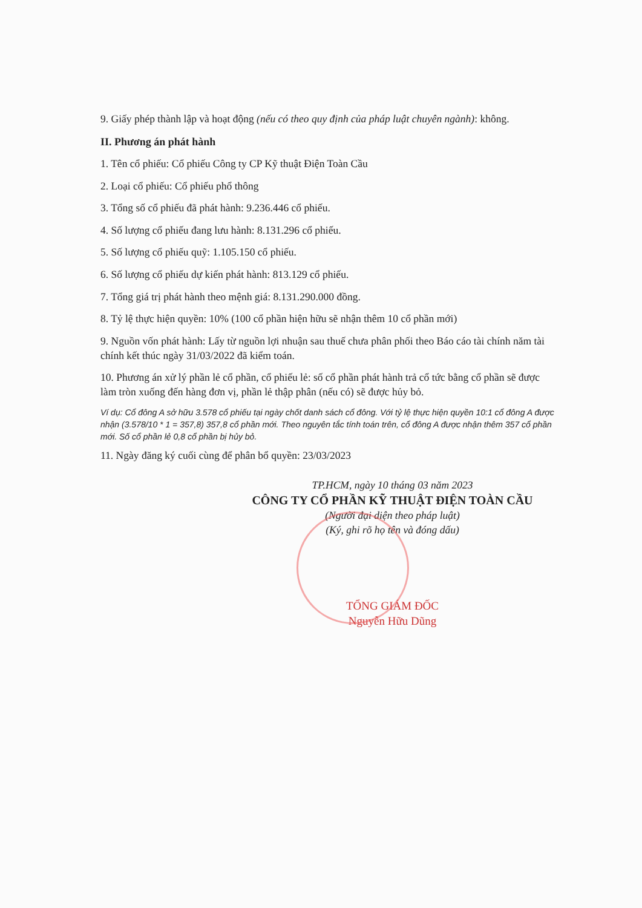9. Giấy phép thành lập và hoạt động (nếu có theo quy định của pháp luật chuyên ngành): không.
II. Phương án phát hành
1. Tên cổ phiếu: Cổ phiếu Công ty CP Kỹ thuật Điện Toàn Cầu
2. Loại cổ phiếu: Cổ phiếu phổ thông
3. Tổng số cổ phiếu đã phát hành: 9.236.446 cổ phiếu.
4. Số lượng cổ phiếu đang lưu hành: 8.131.296 cổ phiếu.
5. Số lượng cổ phiếu quỹ: 1.105.150 cổ phiếu.
6. Số lượng cổ phiếu dự kiến phát hành: 813.129 cổ phiếu.
7. Tổng giá trị phát hành theo mệnh giá: 8.131.290.000 đồng.
8. Tỷ lệ thực hiện quyền: 10% (100 cổ phần hiện hữu sẽ nhận thêm 10 cổ phần mới)
9. Nguồn vốn phát hành: Lấy từ nguồn lợi nhuận sau thuế chưa phân phối theo Báo cáo tài chính năm tài chính kết thúc ngày 31/03/2022 đã kiểm toán.
10. Phương án xử lý phần lẻ cổ phần, cổ phiếu lẻ: số cổ phần phát hành trả cổ tức bằng cổ phần sẽ được làm tròn xuống đến hàng đơn vị, phần lẻ thập phân (nếu có) sẽ được hủy bỏ.
Ví dụ: Cổ đông A sở hữu 3.578 cổ phiếu tại ngày chốt danh sách cổ đông. Với tỷ lệ thực hiện quyền 10:1 cổ đông A được nhận (3.578/10 * 1 = 357,8) 357,8 cổ phần mới. Theo nguyên tắc tính toán trên, cổ đông A được nhận thêm 357 cổ phần mới. Số cổ phần lẻ 0,8 cổ phần bị hủy bỏ.
11. Ngày đăng ký cuối cùng để phân bổ quyền: 23/03/2023
TP.HCM, ngày 10 tháng 03 năm 2023
CÔNG TY CỔ PHẦN KỸ THUẬT ĐIỆN TOÀN CẦU
(Người đại diện theo pháp luật)
(Ký, ghi rõ họ tên và đóng dấu)
TỔNG GIÁM ĐỐC
Nguyễn Hữu Dũng